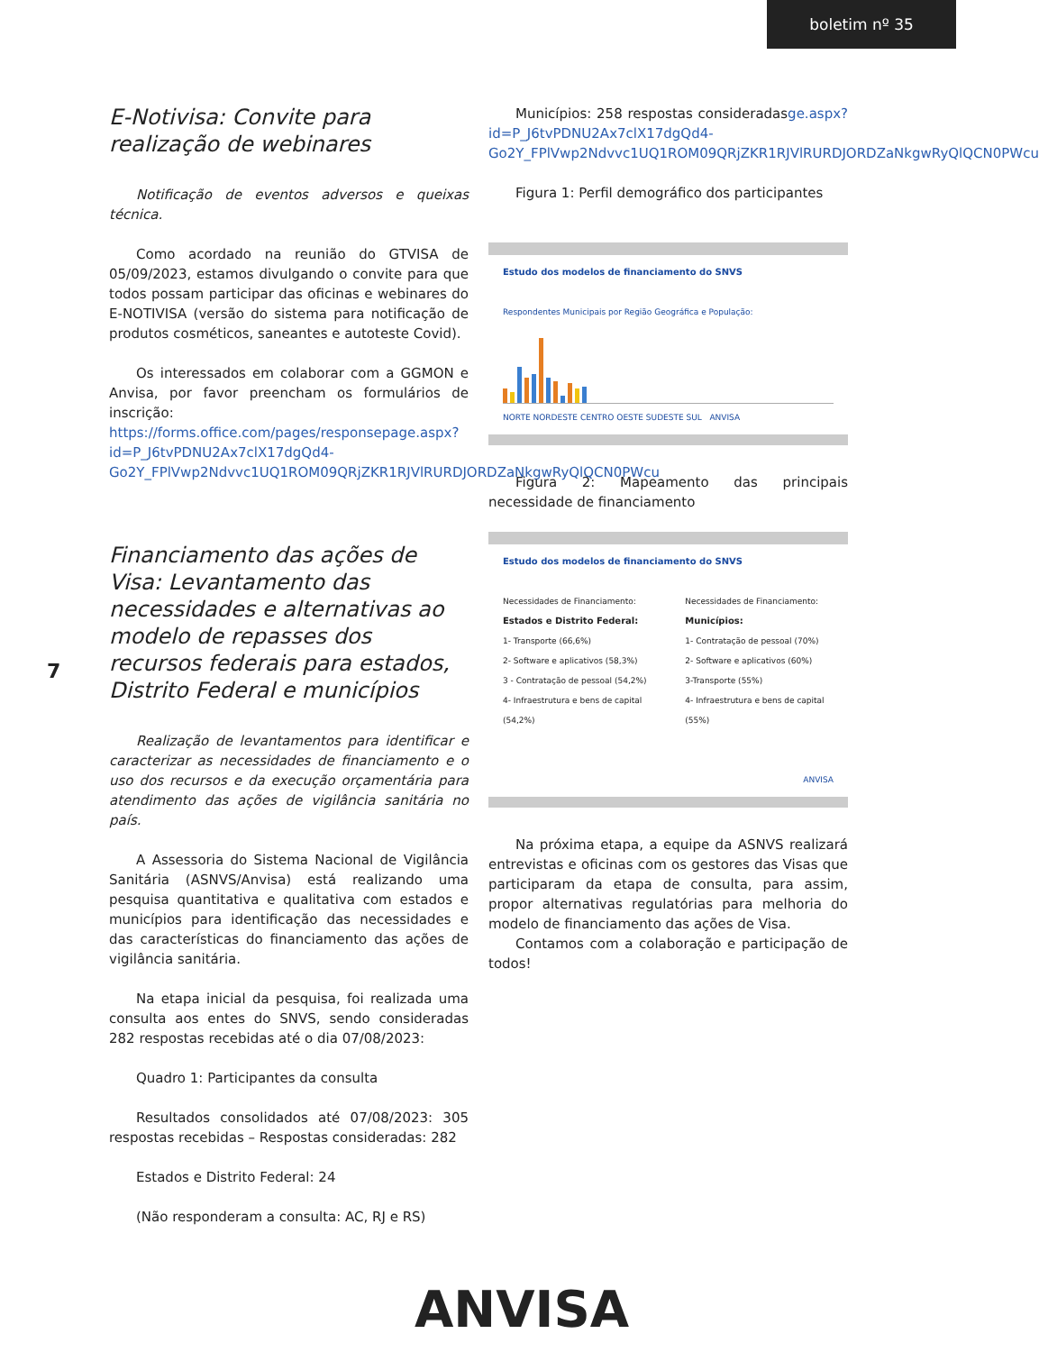boletim nº 35
7
E-Notivisa: Convite para realização de webinares
Notificação de eventos adversos e queixas técnica.
Como acordado na reunião do GTVISA de 05/09/2023, estamos divulgando o convite para que todos possam participar das oficinas e webinares do E-NOTIVISA (versão do sistema para notificação de produtos cosméticos, saneantes e autoteste Covid).
Os interessados em colaborar com a GGMON e Anvisa, por favor preencham os formulários de inscrição: https://forms.office.com/pages/responsepage.aspx?id=P_J6tvPDNU2Ax7clX17dgQd4-Go2Y_FPlVwp2Ndvvc1UQ1ROM09QRjZKR1RJVlRURDJORDZaNkgwRyQlQCN0PWcu
Financiamento das ações de Visa: Levantamento das necessidades e alternativas ao modelo de repasses dos recursos federais para estados, Distrito Federal e municípios
Realização de levantamentos para identificar e caracterizar as necessidades de financiamento e o uso dos recursos e da execução orçamentária para atendimento das ações de vigilância sanitária no país.
A Assessoria do Sistema Nacional de Vigilância Sanitária (ASNVS/Anvisa) está realizando uma pesquisa quantitativa e qualitativa com estados e municípios para identificação das necessidades e das características do financiamento das ações de vigilância sanitária.
Na etapa inicial da pesquisa, foi realizada uma consulta aos entes do SNVS, sendo consideradas 282 respostas recebidas até o dia 07/08/2023:
Quadro 1: Participantes da consulta
Resultados consolidados até 07/08/2023: 305 respostas recebidas – Respostas consideradas: 282
Estados e Distrito Federal: 24
(Não responderam a consulta: AC, RJ e RS)
Municípios: 258 respostas consideradasge.aspx?id=P_J6tvPDNU2Ax7clX17dgQd4-Go2Y_FPlVwp2Ndvvc1UQ1ROM09QRjZKR1RJVlRURDJORDZaNkgwRyQlQCN0PWcu
Figura 1: Perfil demográfico dos participantes
Estudo dos modelos de financiamento do SNVS
Respondentes Municipais por Região Geográfica e População:
NORTE NORDESTE CENTRO OESTE SUDESTE SUL ANVISA
Figura 2: Mapeamento das principais necessidade de financiamento
Estudo dos modelos de financiamento do SNVS
Necessidades de Financiamento:
Estados e Distrito Federal:
1- Transporte (66,6%)
2- Software e aplicativos (58,3%)
3 - Contratação de pessoal (54,2%)
4- Infraestrutura e bens de capital (54,2%)
Necessidades de Financiamento:
Municípios:
1- Contratação de pessoal (70%)
2- Software e aplicativos (60%)
3-Transporte (55%)
4- Infraestrutura e bens de capital (55%)
ANVISA
Na próxima etapa, a equipe da ASNVS realizará entrevistas e oficinas com os gestores das Visas que participaram da etapa de consulta, para assim, propor alternativas regulatórias para melhoria do modelo de financiamento das ações de Visa.
Contamos com a colaboração e participação de todos!
ANVISA